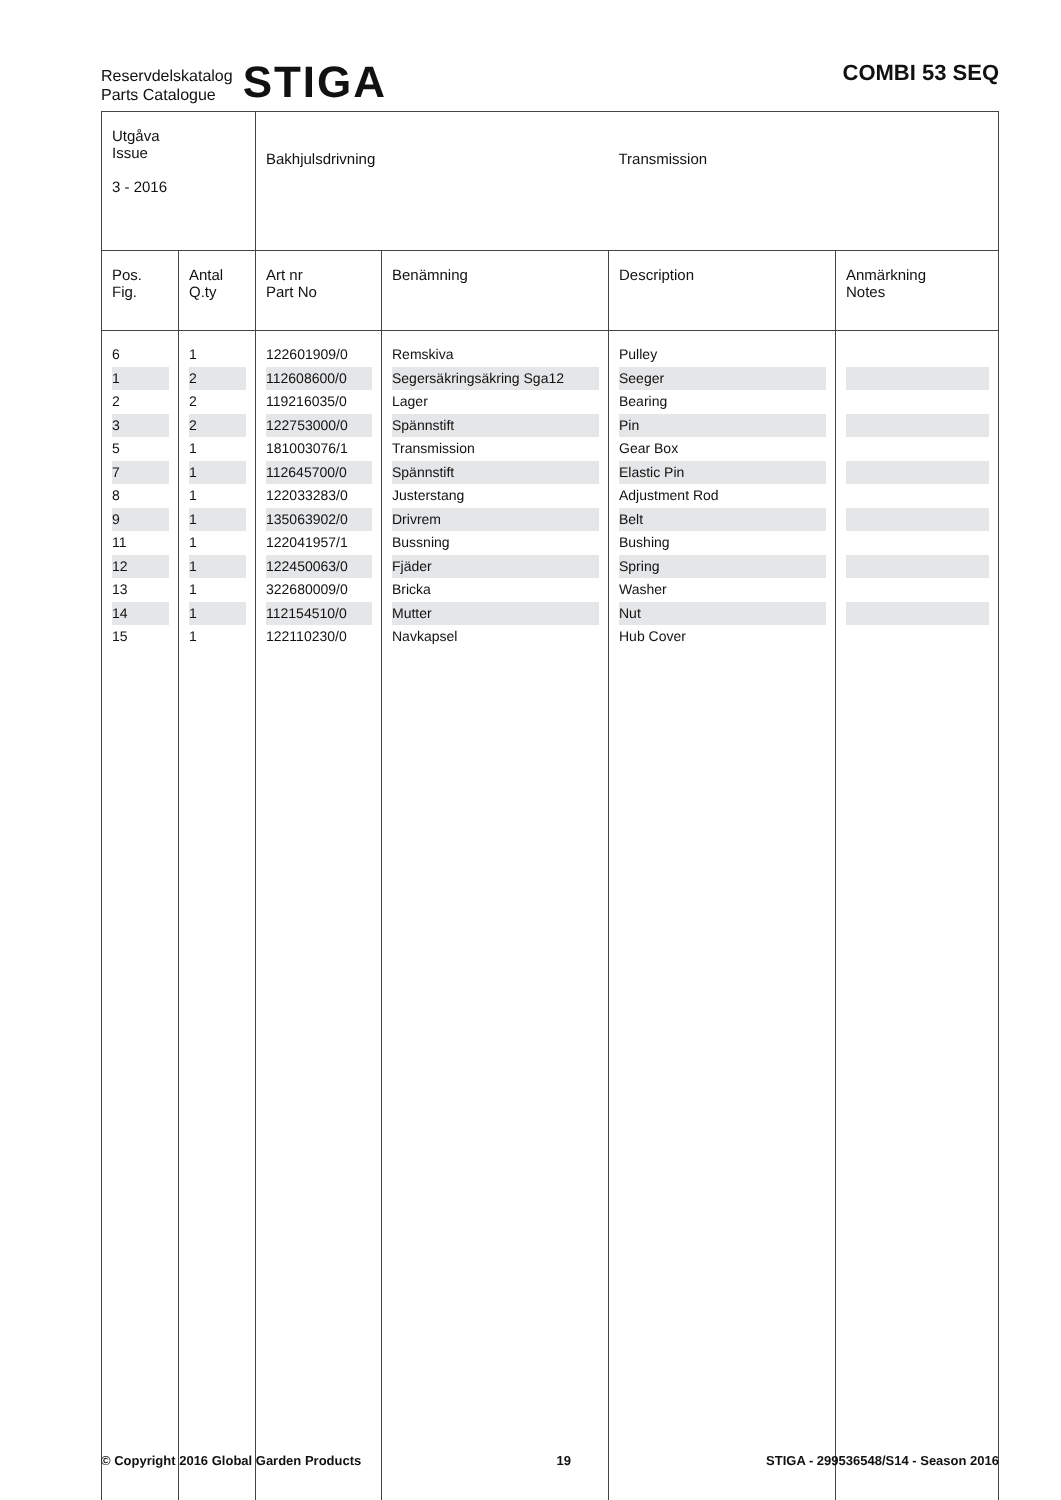Reservdelskatalog
Parts Catalogue
STIGA
COMBI 53 SEQ
| Utgåva Issue 3 - 2016 | | Bakhjulsdrivning | | Transmission | |
| Pos. Fig. | Antal Q.ty | Art nr Part No | Benämning | Description | Anmärkning Notes |
| 6 | 1 | 122601909/0 | Remskiva | Pulley | |
| 1 | 2 | 112608600/0 | Segersäkringsäkring Sga12 | Seeger | |
| 2 | 2 | 119216035/0 | Lager | Bearing | |
| 3 | 2 | 122753000/0 | Spännstift | Pin | |
| 5 | 1 | 181003076/1 | Transmission | Gear Box | |
| 7 | 1 | 112645700/0 | Spännstift | Elastic Pin | |
| 8 | 1 | 122033283/0 | Justerstang | Adjustment Rod | |
| 9 | 1 | 135063902/0 | Drivrem | Belt | |
| 11 | 1 | 122041957/1 | Bussning | Bushing | |
| 12 | 1 | 122450063/0 | Fjäder | Spring | |
| 13 | 1 | 322680009/0 | Bricka | Washer | |
| 14 | 1 | 112154510/0 | Mutter | Nut | |
| 15 | 1 | 122110230/0 | Navkapsel | Hub Cover | |
© Copyright 2016 Global Garden Products 19 STIGA - 299536548/S14 - Season 2016